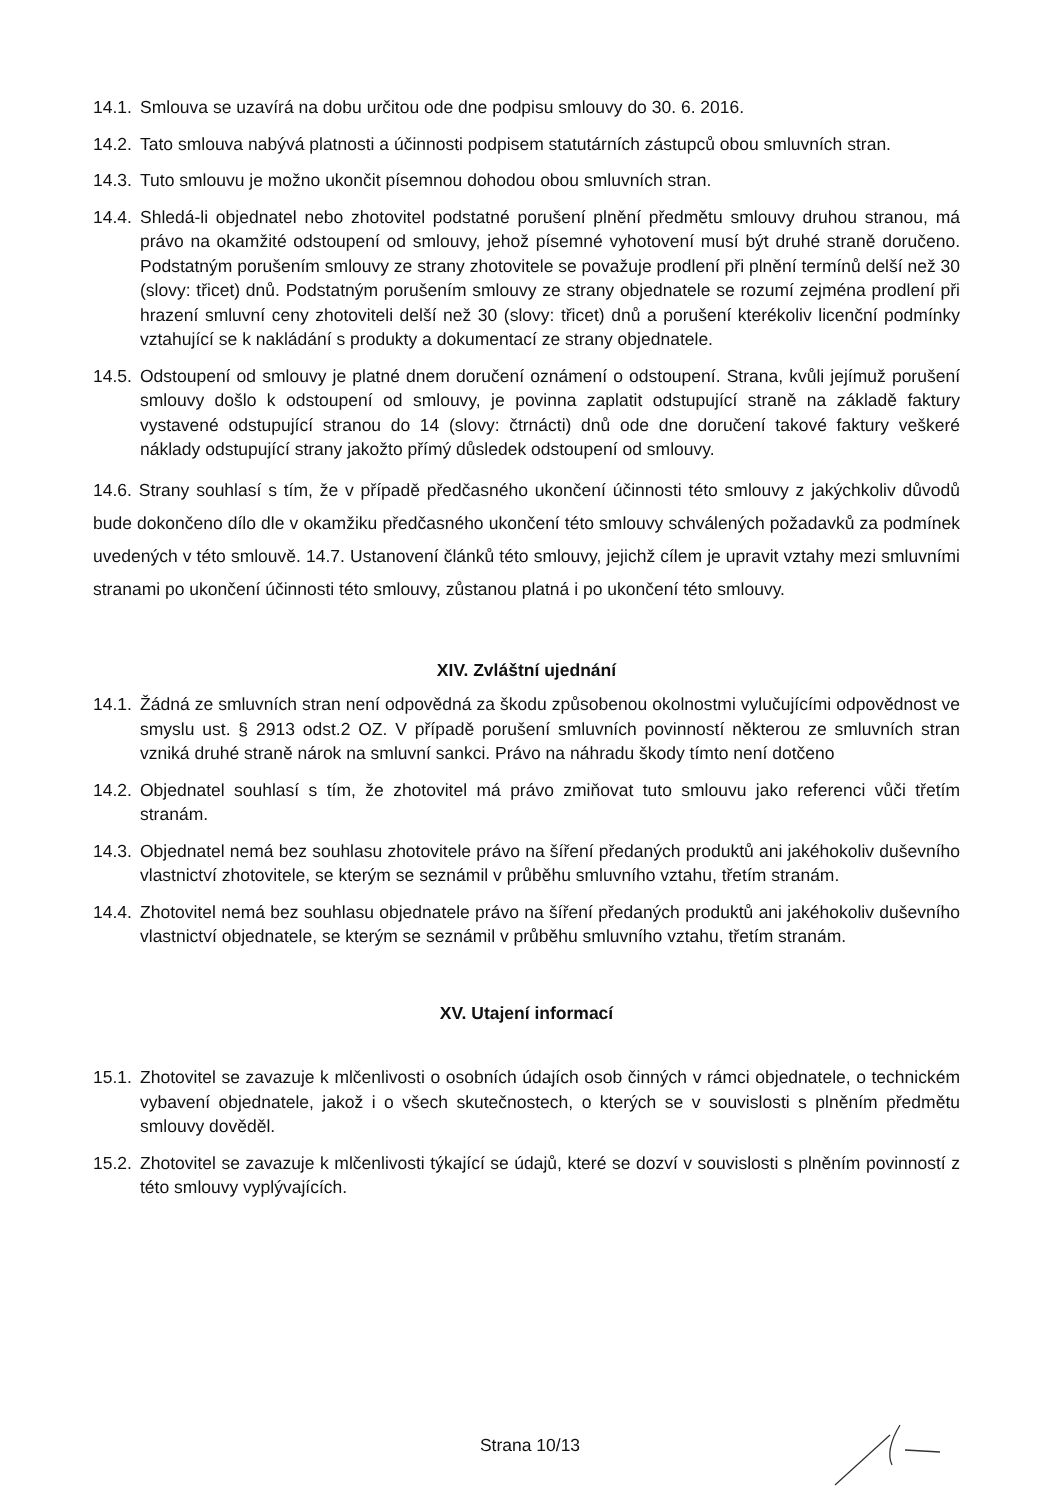14.1. Smlouva se uzavírá na dobu určitou ode dne podpisu smlouvy do 30. 6. 2016.
14.2. Tato smlouva nabývá platnosti a účinnosti podpisem statutárních zástupců obou smluvních stran.
14.3. Tuto smlouvu je možno ukončit písemnou dohodou obou smluvních stran.
14.4. Shledá-li objednatel nebo zhotovitel podstatné porušení plnění předmětu smlouvy druhou stranou, má právo na okamžité odstoupení od smlouvy, jehož písemné vyhotovení musí být druhé straně doručeno. Podstatným porušením smlouvy ze strany zhotovitele se považuje prodlení při plnění termínů delší než 30 (slovy: třicet) dnů. Podstatným porušením smlouvy ze strany objednatele se rozumí zejména prodlení při hrazení smluvní ceny zhotoviteli delší než 30 (slovy: třicet) dnů a porušení kterékoliv licenční podmínky vztahující se k nakládání s produkty a dokumentací ze strany objednatele.
14.5. Odstoupení od smlouvy je platné dnem doručení oznámení o odstoupení. Strana, kvůli jejímuž porušení smlouvy došlo k odstoupení od smlouvy, je povinna zaplatit odstupující straně na základě faktury vystavené odstupující stranou do 14 (slovy: čtrnácti) dnů ode dne doručení takové faktury veškeré náklady odstupující strany jakožto přímý důsledek odstoupení od smlouvy.
14.6. Strany souhlasí s tím, že v případě předčasného ukončení účinnosti této smlouvy z jakýchkoliv důvodů bude dokončeno dílo dle v okamžiku předčasného ukončení této smlouvy schválených požadavků za podmínek uvedených v této smlouvě. 14.7. Ustanovení článků této smlouvy, jejichž cílem je upravit vztahy mezi smluvními stranami po ukončení účinnosti této smlouvy, zůstanou platná i po ukončení této smlouvy.
XIV. Zvláštní ujednání
14.1. Žádná ze smluvních stran není odpovědná za škodu způsobenou okolnostmi vylučujícími odpovědnost ve smyslu ust. § 2913 odst.2 OZ. V případě porušení smluvních povinností některou ze smluvních stran vzniká druhé straně nárok na smluvní sankci. Právo na náhradu škody tímto není dotčeno
14.2. Objednatel souhlasí s tím, že zhotovitel má právo zmiňovat tuto smlouvu jako referenci vůči třetím stranám.
14.3. Objednatel nemá bez souhlasu zhotovitele právo na šíření předaných produktů ani jakéhokoliv duševního vlastnictví zhotovitele, se kterým se seznámil v průběhu smluvního vztahu, třetím stranám.
14.4. Zhotovitel nemá bez souhlasu objednatele právo na šíření předaných produktů ani jakéhokoliv duševního vlastnictví objednatele, se kterým se seznámil v průběhu smluvního vztahu, třetím stranám.
XV. Utajení informací
15.1. Zhotovitel se zavazuje k mlčenlivosti o osobních údajích osob činných v rámci objednatele, o technickém vybavení objednatele, jakož i o všech skutečnostech, o kterých se v souvislosti s plněním předmětu smlouvy dověděl.
15.2. Zhotovitel se zavazuje k mlčenlivosti týkající se údajů, které se dozví v souvislosti s plněním povinností z této smlouvy vyplývajících.
Strana 10/13